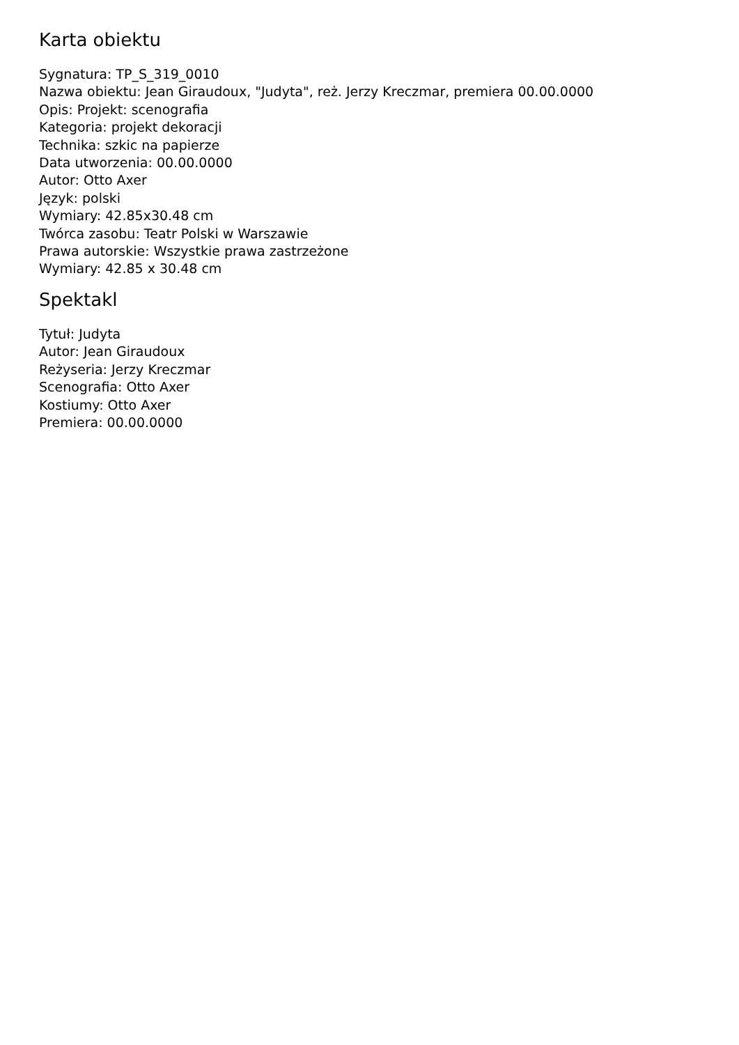Karta obiektu
Sygnatura: TP_S_319_0010
Nazwa obiektu: Jean Giraudoux, "Judyta", reż. Jerzy Kreczmar, premiera 00.00.0000
Opis: Projekt: scenografia
Kategoria: projekt dekoracji
Technika: szkic na papierze
Data utworzenia: 00.00.0000
Autor: Otto Axer
Język: polski
Wymiary: 42.85x30.48 cm
Twórca zasobu: Teatr Polski w Warszawie
Prawa autorskie: Wszystkie prawa zastrzeżone
Wymiary: 42.85 x 30.48 cm
Spektakl
Tytuł: Judyta
Autor: Jean Giraudoux
Reżyseria: Jerzy Kreczmar
Scenografia: Otto Axer
Kostiumy: Otto Axer
Premiera: 00.00.0000